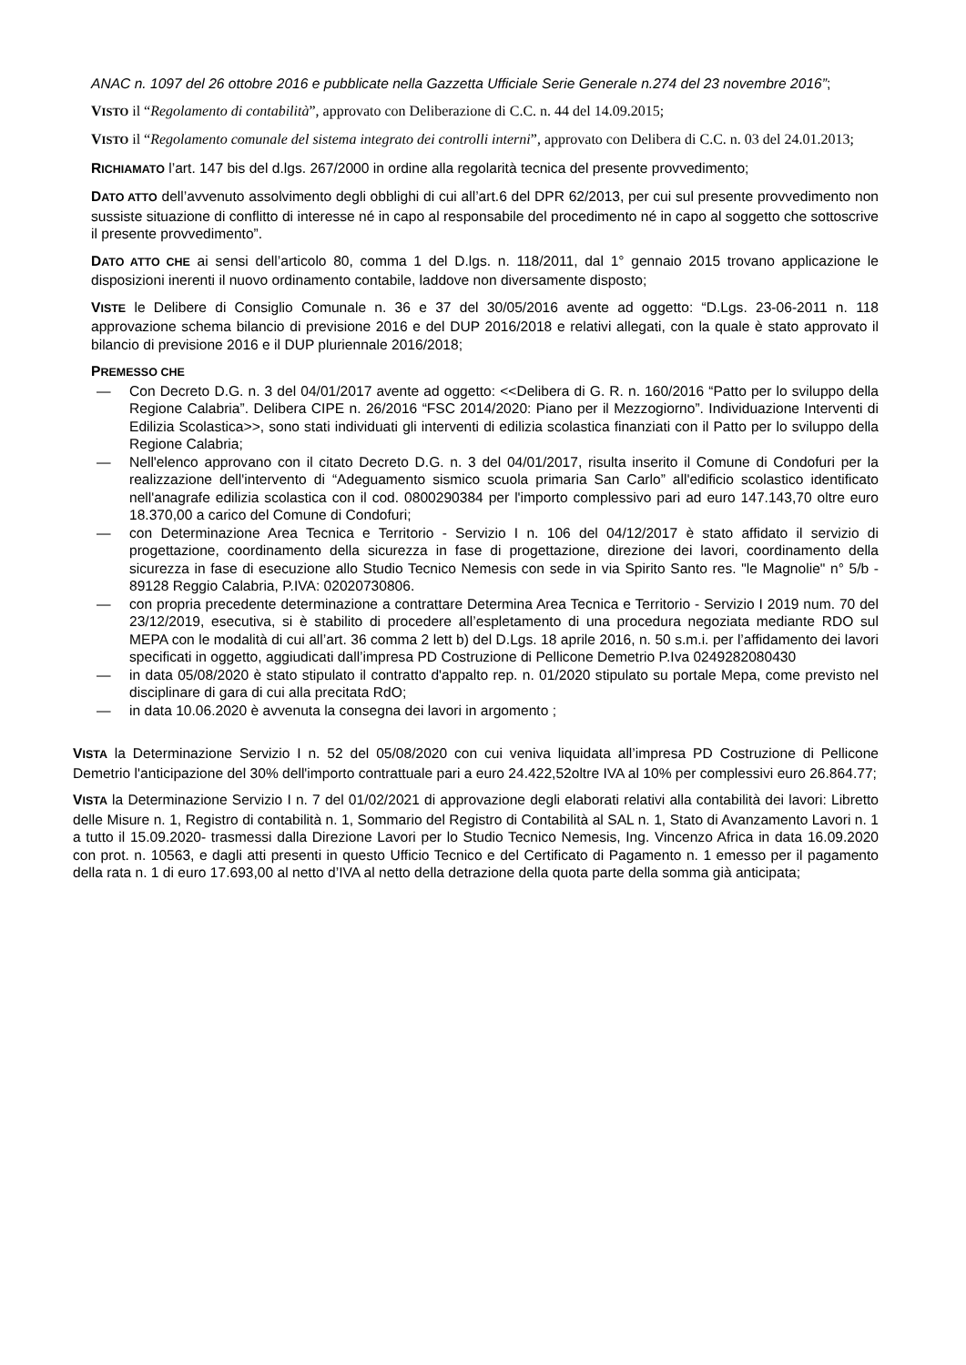ANAC n. 1097 del 26 ottobre 2016 e pubblicate nella Gazzetta Ufficiale Serie Generale n.274 del 23 novembre 2016”;
VISTO il “Regolamento di contabilità”, approvato con Deliberazione di C.C. n. 44 del 14.09.2015;
VISTO il “Regolamento comunale del sistema integrato dei controlli interni”, approvato con Delibera di C.C. n. 03 del 24.01.2013;
RICHIAMATO l’art. 147 bis del d.lgs. 267/2000 in ordine alla regolarità tecnica del presente provvedimento;
DATO ATTO dell’avvenuto assolvimento degli obblighi di cui all’art.6 del DPR 62/2013, per cui sul presente provvedimento non sussiste situazione di conflitto di interesse né in capo al responsabile del procedimento né in capo al soggetto che sottoscrive il presente provvedimento”.
DATO ATTO CHE ai sensi dell’articolo 80, comma 1 del D.lgs. n. 118/2011, dal 1° gennaio 2015 trovano applicazione le disposizioni inerenti il nuovo ordinamento contabile, laddove non diversamente disposto;
VISTE le Delibere di Consiglio Comunale n. 36 e 37 del 30/05/2016 avente ad oggetto: “D.Lgs. 23-06-2011 n. 118 approvazione schema bilancio di previsione 2016 e del DUP 2016/2018 e relativi allegati, con la quale è stato approvato il bilancio di previsione 2016 e il DUP pluriennale 2016/2018;
PREMESSO CHE
— Con Decreto D.G. n. 3 del 04/01/2017 avente ad oggetto: <<Delibera di G. R. n. 160/2016 “Patto per lo sviluppo della Regione Calabria”. Delibera CIPE n. 26/2016 “FSC 2014/2020: Piano per il Mezzogiorno”. Individuazione Interventi di Edilizia Scolastica>>, sono stati individuati gli interventi di edilizia scolastica finanziati con il Patto per lo sviluppo della Regione Calabria;
— Nell'elenco approvano con il citato Decreto D.G. n. 3 del 04/01/2017, risulta inserito il Comune di Condofuri per la realizzazione dell'intervento di “Adeguamento sismico scuola primaria San Carlo” all'edificio scolastico identificato nell'anagrafe edilizia scolastica con il cod. 0800290384 per l'importo complessivo pari ad euro 147.143,70 oltre euro 18.370,00 a carico del Comune di Condofuri;
— con Determinazione Area Tecnica e Territorio - Servizio I n. 106 del 04/12/2017 è stato affidato il servizio di progettazione, coordinamento della sicurezza in fase di progettazione, direzione dei lavori, coordinamento della sicurezza in fase di esecuzione allo Studio Tecnico Nemesis con sede in via Spirito Santo res. "le Magnolie" n° 5/b - 89128 Reggio Calabria, P.IVA: 02020730806.
— con propria precedente determinazione a contrattare Determina Area Tecnica e Territorio - Servizio I 2019 num. 70 del 23/12/2019, esecutiva, si è stabilito di procedere all’espletamento di una procedura negoziata mediante RDO sul MEPA con le modalità di cui all’art. 36 comma 2 lett b) del D.Lgs. 18 aprile 2016, n. 50 s.m.i. per l’affidamento dei lavori specificati in oggetto, aggiudicati dall’impresa PD Costruzione di Pellicone Demetrio P.Iva 0249282080430
— in data 05/08/2020 è stato stipulato il contratto d'appalto rep. n. 01/2020 stipulato su portale Mepa, come previsto nel disciplinare di gara di cui alla precitata RdO;
— in data 10.06.2020 è avvenuta la consegna dei lavori in argomento ;
VISTA la Determinazione Servizio I n. 52 del 05/08/2020 con cui veniva liquidata all’impresa PD Costruzione di Pellicone Demetrio l'anticipazione del 30% dell'importo contrattuale pari a euro 24.422,52oltre IVA al 10% per complessivi euro 26.864.77;
VISTA la Determinazione Servizio I n. 7 del 01/02/2021 di approvazione degli elaborati relativi alla contabilità dei lavori: Libretto delle Misure n. 1, Registro di contabilità n. 1, Sommario del Registro di Contabilità al SAL n. 1, Stato di Avanzamento Lavori n. 1 a tutto il 15.09.2020- trasmessi dalla Direzione Lavori per lo Studio Tecnico Nemesis, Ing. Vincenzo Africa in data 16.09.2020 con prot. n. 10563, e dagli atti presenti in questo Ufficio Tecnico e del Certificato di Pagamento n. 1 emesso per il pagamento della rata n. 1 di euro 17.693,00 al netto d’IVA al netto della detrazione della quota parte della somma già anticipata;